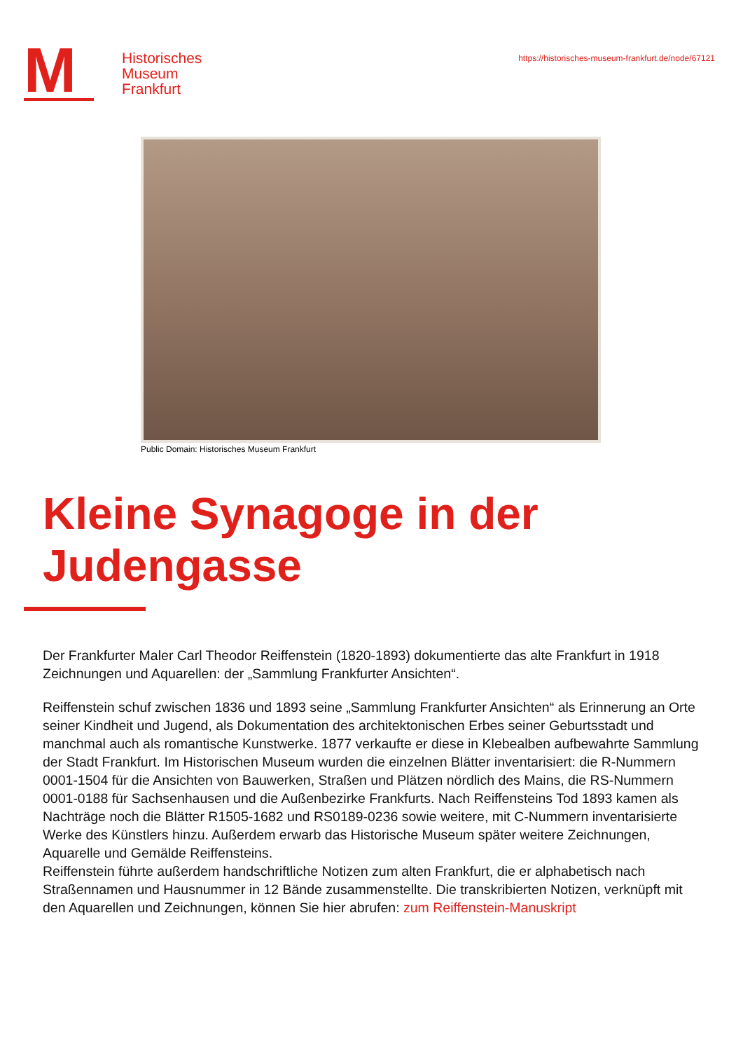M
Historisches
Museum
Frankfurt
https://historisches-museum-frankfurt.de/node/67121
Public Domain: Historisches Museum Frankfurt
Kleine Synagoge in der Judengasse
Der Frankfurter Maler Carl Theodor Reiffenstein (1820-1893) dokumentierte das alte Frankfurt in 1918 Zeichnungen und Aquarellen: der „Sammlung Frankfurter Ansichten“.
Reiffenstein schuf zwischen 1836 und 1893 seine „Sammlung Frankfurter Ansichten“ als Erinnerung an Orte seiner Kindheit und Jugend, als Dokumentation des architektonischen Erbes seiner Geburtsstadt und manchmal auch als romantische Kunstwerke. 1877 verkaufte er diese in Klebealben aufbewahrte Sammlung der Stadt Frankfurt. Im Historischen Museum wurden die einzelnen Blätter inventarisiert: die R-Nummern 0001-1504 für die Ansichten von Bauwerken, Straßen und Plätzen nördlich des Mains, die RS-Nummern 0001-0188 für Sachsenhausen und die Außenbezirke Frankfurts. Nach Reiffensteins Tod 1893 kamen als Nachträge noch die Blätter R1505-1682 und RS0189-0236 sowie weitere, mit C-Nummern inventarisierte Werke des Künstlers hinzu. Außerdem erwarb das Historische Museum später weitere Zeichnungen, Aquarelle und Gemälde Reiffensteins.
Reiffenstein führte außerdem handschriftliche Notizen zum alten Frankfurt, die er alphabetisch nach Straßennamen und Hausnummer in 12 Bände zusammenstellte. Die transkribierten Notizen, verknüpft mit den Aquarellen und Zeichnungen, können Sie hier abrufen: zum Reiffenstein-Manuskript